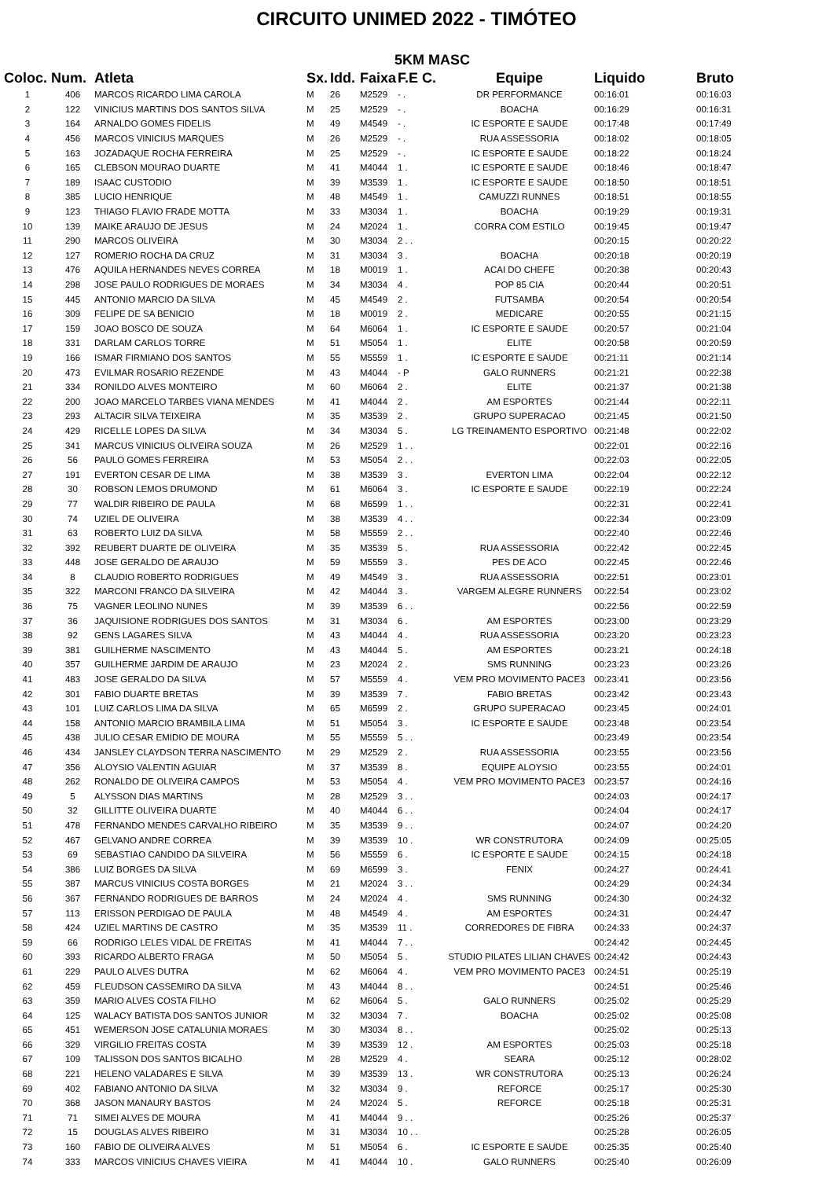CIRCUITO UNIMED 2022 - TIMÓTEO
5KM MASC
| Coloc. | Num. | Atleta | Sx. | Idd. | Faixa | F.E C. | Equipe | Liquido | Bruto |
| --- | --- | --- | --- | --- | --- | --- | --- | --- | --- |
| 1 | 406 | MARCOS RICARDO LIMA CAROLA | M | 26 | M2529 | - . | DR PERFORMANCE | 00:16:01 | 00:16:03 |
| 2 | 122 | VINICIUS MARTINS DOS SANTOS SILVA | M | 25 | M2529 | - . | BOACHA | 00:16:29 | 00:16:31 |
| 3 | 164 | ARNALDO GOMES FIDELIS | M | 49 | M4549 | - . | IC ESPORTE E SAUDE | 00:17:48 | 00:17:49 |
| 4 | 456 | MARCOS VINICIUS MARQUES | M | 26 | M2529 | - . | RUA ASSESSORIA | 00:18:02 | 00:18:05 |
| 5 | 163 | JOZADAQUE ROCHA FERREIRA | M | 25 | M2529 | - . | IC ESPORTE E SAUDE | 00:18:22 | 00:18:24 |
| 6 | 165 | CLEBSON MOURAO DUARTE | M | 41 | M4044 | 1 . | IC ESPORTE E SAUDE | 00:18:46 | 00:18:47 |
| 7 | 189 | ISAAC CUSTODIO | M | 39 | M3539 | 1 . | IC ESPORTE E SAUDE | 00:18:50 | 00:18:51 |
| 8 | 385 | LUCIO HENRIQUE | M | 48 | M4549 | 1 . | CAMUZZI RUNNES | 00:18:51 | 00:18:55 |
| 9 | 123 | THIAGO FLAVIO FRADE MOTTA | M | 33 | M3034 | 1 . | BOACHA | 00:19:29 | 00:19:31 |
| 10 | 139 | MAIKE ARAUJO DE JESUS | M | 24 | M2024 | 1 . | CORRA COM ESTILO | 00:19:45 | 00:19:47 |
| 11 | 290 | MARCOS OLIVEIRA | M | 30 | M3034 | 2 . . | | 00:20:15 | 00:20:22 |
| 12 | 127 | ROMERIO ROCHA DA CRUZ | M | 31 | M3034 | 3 . | BOACHA | 00:20:18 | 00:20:19 |
| 13 | 476 | AQUILA HERNANDES NEVES CORREA | M | 18 | M0019 | 1 . | ACAI DO CHEFE | 00:20:38 | 00:20:43 |
| 14 | 298 | JOSE PAULO RODRIGUES DE MORAES | M | 34 | M3034 | 4 . | POP 85 CIA | 00:20:44 | 00:20:51 |
| 15 | 445 | ANTONIO MARCIO DA SILVA | M | 45 | M4549 | 2 . | FUTSAMBA | 00:20:54 | 00:20:54 |
| 16 | 309 | FELIPE DE SA BENICIO | M | 18 | M0019 | 2 . | MEDICARE | 00:20:55 | 00:21:15 |
| 17 | 159 | JOAO BOSCO DE SOUZA | M | 64 | M6064 | 1 . | IC ESPORTE E SAUDE | 00:20:57 | 00:21:04 |
| 18 | 331 | DARLAM CARLOS TORRE | M | 51 | M5054 | 1 . | ELITE | 00:20:58 | 00:20:59 |
| 19 | 166 | ISMAR FIRMIANO DOS SANTOS | M | 55 | M5559 | 1 . | IC ESPORTE E SAUDE | 00:21:11 | 00:21:14 |
| 20 | 473 | EVILMAR ROSARIO REZENDE | M | 43 | M4044 | - P | GALO RUNNERS | 00:21:21 | 00:22:38 |
| 21 | 334 | RONILDO ALVES MONTEIRO | M | 60 | M6064 | 2 . | ELITE | 00:21:37 | 00:21:38 |
| 22 | 200 | JOAO MARCELO TARBES VIANA MENDES | M | 41 | M4044 | 2 . | AM ESPORTES | 00:21:44 | 00:22:11 |
| 23 | 293 | ALTACIR SILVA TEIXEIRA | M | 35 | M3539 | 2 . | GRUPO SUPERACAO | 00:21:45 | 00:21:50 |
| 24 | 429 | RICELLE LOPES DA SILVA | M | 34 | M3034 | 5 . | LG TREINAMENTO ESPORTIVO | 00:21:48 | 00:22:02 |
| 25 | 341 | MARCUS VINICIUS OLIVEIRA SOUZA | M | 26 | M2529 | 1 . . | | 00:22:01 | 00:22:16 |
| 26 | 56 | PAULO GOMES FERREIRA | M | 53 | M5054 | 2 . . | | 00:22:03 | 00:22:05 |
| 27 | 191 | EVERTON CESAR DE LIMA | M | 38 | M3539 | 3 . | EVERTON LIMA | 00:22:04 | 00:22:12 |
| 28 | 30 | ROBSON LEMOS DRUMOND | M | 61 | M6064 | 3 . | IC ESPORTE E SAUDE | 00:22:19 | 00:22:24 |
| 29 | 77 | WALDIR RIBEIRO DE PAULA | M | 68 | M6599 | 1 . . | | 00:22:31 | 00:22:41 |
| 30 | 74 | UZIEL DE OLIVEIRA | M | 38 | M3539 | 4 . . | | 00:22:34 | 00:23:09 |
| 31 | 63 | ROBERTO LUIZ DA SILVA | M | 58 | M5559 | 2 . . | | 00:22:40 | 00:22:46 |
| 32 | 392 | REUBERT DUARTE DE OLIVEIRA | M | 35 | M3539 | 5 . | RUA ASSESSORIA | 00:22:42 | 00:22:45 |
| 33 | 448 | JOSE GERALDO DE ARAUJO | M | 59 | M5559 | 3 . | PES DE ACO | 00:22:45 | 00:22:46 |
| 34 | 8 | CLAUDIO ROBERTO RODRIGUES | M | 49 | M4549 | 3 . | RUA ASSESSORIA | 00:22:51 | 00:23:01 |
| 35 | 322 | MARCONI FRANCO DA SILVEIRA | M | 42 | M4044 | 3 . | VARGEM ALEGRE RUNNERS | 00:22:54 | 00:23:02 |
| 36 | 75 | VAGNER LEOLINO NUNES | M | 39 | M3539 | 6 . . | | 00:22:56 | 00:22:59 |
| 37 | 36 | JAQUISIONE RODRIGUES DOS SANTOS | M | 31 | M3034 | 6 . | AM ESPORTES | 00:23:00 | 00:23:29 |
| 38 | 92 | GENS LAGARES SILVA | M | 43 | M4044 | 4 . | RUA ASSESSORIA | 00:23:20 | 00:23:23 |
| 39 | 381 | GUILHERME NASCIMENTO | M | 43 | M4044 | 5 . | AM ESPORTES | 00:23:21 | 00:24:18 |
| 40 | 357 | GUILHERME JARDIM DE ARAUJO | M | 23 | M2024 | 2 . | SMS RUNNING | 00:23:23 | 00:23:26 |
| 41 | 483 | JOSE GERALDO DA SILVA | M | 57 | M5559 | 4 . | VEM PRO MOVIMENTO PACE3 | 00:23:41 | 00:23:56 |
| 42 | 301 | FABIO DUARTE BRETAS | M | 39 | M3539 | 7 . | FABIO BRETAS | 00:23:42 | 00:23:43 |
| 43 | 101 | LUIZ CARLOS LIMA DA SILVA | M | 65 | M6599 | 2 . | GRUPO SUPERACAO | 00:23:45 | 00:24:01 |
| 44 | 158 | ANTONIO MARCIO BRAMBILA LIMA | M | 51 | M5054 | 3 . | IC ESPORTE E SAUDE | 00:23:48 | 00:23:54 |
| 45 | 438 | JULIO CESAR EMIDIO DE MOURA | M | 55 | M5559 | 5 . . | | 00:23:49 | 00:23:54 |
| 46 | 434 | JANSLEY CLAYDSON TERRA NASCIMENTO | M | 29 | M2529 | 2 . | RUA ASSESSORIA | 00:23:55 | 00:23:56 |
| 47 | 356 | ALOYSIO VALENTIN AGUIAR | M | 37 | M3539 | 8 . | EQUIPE ALOYSIO | 00:23:55 | 00:24:01 |
| 48 | 262 | RONALDO DE OLIVEIRA CAMPOS | M | 53 | M5054 | 4 . | VEM PRO MOVIMENTO PACE3 | 00:23:57 | 00:24:16 |
| 49 | 5 | ALYSSON DIAS MARTINS | M | 28 | M2529 | 3 . . | | 00:24:03 | 00:24:17 |
| 50 | 32 | GILLITTE OLIVEIRA DUARTE | M | 40 | M4044 | 6 . . | | 00:24:04 | 00:24:17 |
| 51 | 478 | FERNANDO MENDES CARVALHO RIBEIRO | M | 35 | M3539 | 9 . . | | 00:24:07 | 00:24:20 |
| 52 | 467 | GELVANO ANDRE CORREA | M | 39 | M3539 | 10 . | WR CONSTRUTORA | 00:24:09 | 00:25:05 |
| 53 | 69 | SEBASTIAO CANDIDO DA SILVEIRA | M | 56 | M5559 | 6 . | IC ESPORTE E SAUDE | 00:24:15 | 00:24:18 |
| 54 | 386 | LUIZ BORGES DA SILVA | M | 69 | M6599 | 3 . | FENIX | 00:24:27 | 00:24:41 |
| 55 | 387 | MARCUS VINICIUS COSTA BORGES | M | 21 | M2024 | 3 . . | | 00:24:29 | 00:24:34 |
| 56 | 367 | FERNANDO RODRIGUES DE BARROS | M | 24 | M2024 | 4 . | SMS RUNNING | 00:24:30 | 00:24:32 |
| 57 | 113 | ERISSON PERDIGAO DE PAULA | M | 48 | M4549 | 4 . | AM ESPORTES | 00:24:31 | 00:24:47 |
| 58 | 424 | UZIEL MARTINS DE CASTRO | M | 35 | M3539 | 11 . | CORREDORES DE FIBRA | 00:24:33 | 00:24:37 |
| 59 | 66 | RODRIGO LELES VIDAL DE FREITAS | M | 41 | M4044 | 7 . . | | 00:24:42 | 00:24:45 |
| 60 | 393 | RICARDO ALBERTO FRAGA | M | 50 | M5054 | 5 . | STUDIO PILATES LILIAN CHAVES | 00:24:42 | 00:24:43 |
| 61 | 229 | PAULO ALVES DUTRA | M | 62 | M6064 | 4 . | VEM PRO MOVIMENTO PACE3 | 00:24:51 | 00:25:19 |
| 62 | 459 | FLEUDSON CASSEMIRO DA SILVA | M | 43 | M4044 | 8 . . | | 00:24:51 | 00:25:46 |
| 63 | 359 | MARIO ALVES COSTA FILHO | M | 62 | M6064 | 5 . | GALO RUNNERS | 00:25:02 | 00:25:29 |
| 64 | 125 | WALACY BATISTA DOS SANTOS JUNIOR | M | 32 | M3034 | 7 . | BOACHA | 00:25:02 | 00:25:08 |
| 65 | 451 | WEMERSON JOSE CATALUNIA MORAES | M | 30 | M3034 | 8 . . | | 00:25:02 | 00:25:13 |
| 66 | 329 | VIRGILIO FREITAS COSTA | M | 39 | M3539 | 12 . | AM ESPORTES | 00:25:03 | 00:25:18 |
| 67 | 109 | TALISSON DOS SANTOS BICALHO | M | 28 | M2529 | 4 . | SEARA | 00:25:12 | 00:28:02 |
| 68 | 221 | HELENO VALADARES E SILVA | M | 39 | M3539 | 13 . | WR CONSTRUTORA | 00:25:13 | 00:26:24 |
| 69 | 402 | FABIANO ANTONIO DA SILVA | M | 32 | M3034 | 9 . | REFORCE | 00:25:17 | 00:25:30 |
| 70 | 368 | JASON MANAURY BASTOS | M | 24 | M2024 | 5 . | REFORCE | 00:25:18 | 00:25:31 |
| 71 | 71 | SIMEI ALVES DE MOURA | M | 41 | M4044 | 9 . . | | 00:25:26 | 00:25:37 |
| 72 | 15 | DOUGLAS ALVES RIBEIRO | M | 31 | M3034 | 10 . . | | 00:25:28 | 00:26:05 |
| 73 | 160 | FABIO DE OLIVEIRA ALVES | M | 51 | M5054 | 6 . | IC ESPORTE E SAUDE | 00:25:35 | 00:25:40 |
| 74 | 333 | MARCOS VINICIUS CHAVES VIEIRA | M | 41 | M4044 | 10 . | GALO RUNNERS | 00:25:40 | 00:26:09 |